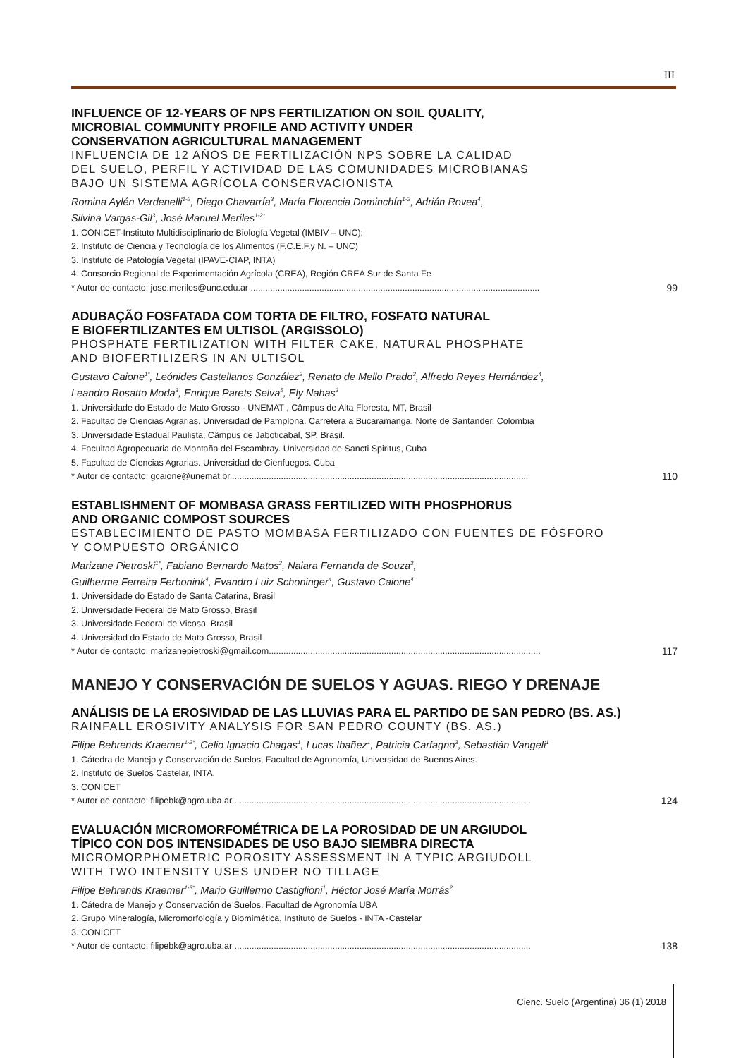III
INFLUENCE OF 12-YEARS OF NPS FERTILIZATION ON SOIL QUALITY,
MICROBIAL COMMUNITY PROFILE AND ACTIVITY UNDER
CONSERVATION AGRICULTURAL MANAGEMENT
INFLUENCIA DE 12 AÑOS DE FERTILIZACIÓN NPS SOBRE LA CALIDAD
DEL SUELO, PERFIL Y ACTIVIDAD DE LAS COMUNIDADES MICROBIANAS
BAJO UN SISTEMA AGRÍCOLA CONSERVACIONISTA
Romina Aylén Verdenelli<sup>1-2</sup>, Diego Chavarría<sup>3</sup>, María Florencia Dominchín<sup>1-2</sup>, Adrián Rovea<sup>4</sup>,
Silvina Vargas-Gil<sup>3</sup>, José Manuel Meriles<sup>1-2*</sup>
1. CONICET-Instituto Multidisciplinario de Biología Vegetal (IMBIV – UNC);
2. Instituto de Ciencia y Tecnología de los Alimentos (F.C.E.F.y N. – UNC)
3. Instituto de Patología Vegetal (IPAVE-CIAP, INTA)
4. Consorcio Regional de Experimentación Agrícola (CREA), Región CREA Sur de Santa Fe
* Autor de contacto: jose.meriles@unc.edu.ar ...................................................................................................................... 99
ADUBAÇÃO FOSFATADA COM TORTA DE FILTRO, FOSFATO NATURAL
E BIOFERTILIZANTES EM ULTISOL (ARGISSOLO)
PHOSPHATE FERTILIZATION WITH FILTER CAKE, NATURAL PHOSPHATE
AND BIOFERTILIZERS IN AN ULTISOL
Gustavo Caione<sup>1*</sup>, Leónides Castellanos González<sup>2</sup>, Renato de Mello Prado<sup>3</sup>, Alfredo Reyes Hernández<sup>4</sup>,
Leandro Rosatto Moda<sup>3</sup>, Enrique Parets Selva<sup>5</sup>, Ely Nahas<sup>3</sup>
1. Universidade do Estado de Mato Grosso - UNEMAT , Câmpus de Alta Floresta, MT, Brasil
2. Facultad de Ciencias Agrarias. Universidad de Pamplona. Carretera a Bucaramanga. Norte de Santander. Colombia
3. Universidade Estadual Paulista; Câmpus de Jaboticabal, SP, Brasil.
4. Facultad Agropecuaria de Montaña del Escambray. Universidad de Sancti Spiritus, Cuba
5. Facultad de Ciencias Agrarias. Universidad de Cienfuegos. Cuba
* Autor de contacto: gcaione@unemat.br.......................................................................................................................... 110
ESTABLISHMENT OF MOMBASA GRASS FERTILIZED WITH PHOSPHORUS
AND ORGANIC COMPOST SOURCES
ESTABLECIMIENTO DE PASTO MOMBASA FERTILIZADO CON FUENTES DE FÓSFORO
Y COMPUESTO ORGÁNICO
Marizane Pietroski<sup>1*</sup>, Fabiano Bernardo Matos<sup>2</sup>, Naiara Fernanda de Souza<sup>3</sup>,
Guilherme Ferreira Ferbonink<sup>4</sup>, Evandro Luiz Schoninger<sup>4</sup>, Gustavo Caione<sup>4</sup>
1. Universidade do Estado de Santa Catarina, Brasil
2. Universidade Federal de Mato Grosso, Brasil
3. Universidade Federal de Vicosa, Brasil
4. Universidad do Estado de Mato Grosso, Brasil
* Autor de contacto: marizanepietroski@gmail.com............................................................................................................... 117
MANEJO Y CONSERVACIÓN DE SUELOS Y AGUAS. RIEGO Y DRENAJE
ANÁLISIS DE LA EROSIVIDAD DE LAS LLUVIAS PARA EL PARTIDO DE SAN PEDRO (BS. AS.)
RAINFALL EROSIVITY ANALYSIS FOR SAN PEDRO COUNTY (BS. AS.)
Filipe Behrends Kraemer<sup>1-2*</sup>, Celio Ignacio Chagas<sup>1</sup>, Lucas Ibañez<sup>1</sup>, Patricia Carfagno<sup>3</sup>, Sebastián Vangeli<sup>1</sup>
1. Cátedra de Manejo y Conservación de Suelos, Facultad de Agronomía, Universidad de Buenos Aires.
2. Instituto de Suelos Castelar, INTA.
3. CONICET
* Autor de contacto: filipebk@agro.uba.ar ......................................................................................................................... 124
EVALUACIÓN MICROMORFOMÉTRICA DE LA POROSIDAD DE UN ARGIUDOL
TÍPICO CON DOS INTENSIDADES DE USO BAJO SIEMBRA DIRECTA
MICROMORPHOMETRIC POROSITY ASSESSMENT IN A TYPIC ARGIUDOLL
WITH TWO INTENSITY USES UNDER NO TILLAGE
Filipe Behrends Kraemer<sup>1-3*</sup>, Mario Guillermo Castiglioni<sup>1</sup>, Héctor José María Morrás<sup>2</sup>
1. Cátedra de Manejo y Conservación de Suelos, Facultad de Agronomía UBA
2. Grupo Mineralogía, Micromorfología y Biomimética, Instituto de Suelos - INTA -Castelar
3. CONICET
* Autor de contacto: filipebk@agro.uba.ar ......................................................................................................................... 138
Cienc. Suelo (Argentina) 36 (1) 2018